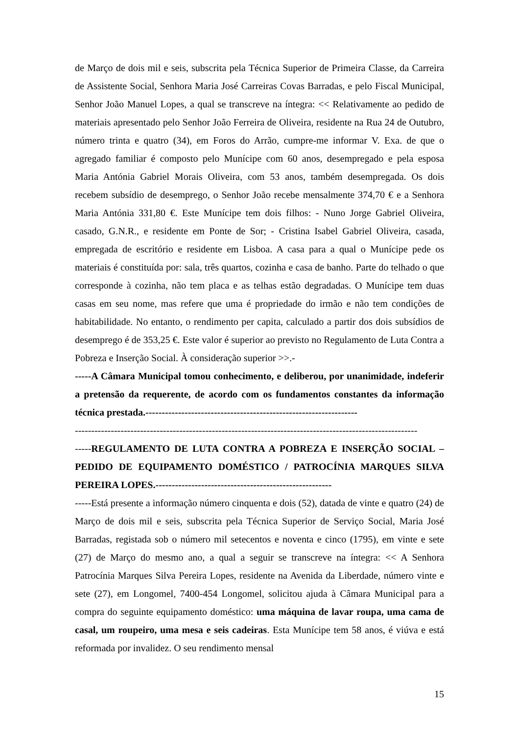de Março de dois mil e seis, subscrita pela Técnica Superior de Primeira Classe, da Carreira de Assistente Social, Senhora Maria José Carreiras Covas Barradas, e pelo Fiscal Municipal, Senhor João Manuel Lopes, a qual se transcreve na íntegra: << Relativamente ao pedido de materiais apresentado pelo Senhor João Ferreira de Oliveira, residente na Rua 24 de Outubro, número trinta e quatro (34), em Foros do Arrão, cumpre-me informar V. Exa. de que o agregado familiar é composto pelo Munícipe com 60 anos, desempregado e pela esposa Maria Antónia Gabriel Morais Oliveira, com 53 anos, também desempregada. Os dois recebem subsídio de desemprego, o Senhor João recebe mensalmente 374,70 € e a Senhora Maria Antónia 331,80 €. Este Munícipe tem dois filhos: - Nuno Jorge Gabriel Oliveira, casado, G.N.R., e residente em Ponte de Sor; - Cristina Isabel Gabriel Oliveira, casada, empregada de escritório e residente em Lisboa. A casa para a qual o Munícipe pede os materiais é constituída por: sala, três quartos, cozinha e casa de banho. Parte do telhado o que corresponde à cozinha, não tem placa e as telhas estão degradadas. O Munícipe tem duas casas em seu nome, mas refere que uma é propriedade do irmão e não tem condições de habitabilidade. No entanto, o rendimento per capita, calculado a partir dos dois subsídios de desemprego é de 353,25 €. Este valor é superior ao previsto no Regulamento de Luta Contra a Pobreza e Inserção Social. À consideração superior >>.-
-----A Câmara Municipal tomou conhecimento, e deliberou, por unanimidade, indeferir a pretensão da requerente, de acordo com os fundamentos constantes da informação técnica prestada.-----------------------------------------------------------------
---------------------------------------------------------------------------------------------------------
-----REGULAMENTO DE LUTA CONTRA A POBREZA E INSERÇÃO SOCIAL – PEDIDO DE EQUIPAMENTO DOMÉSTICO / PATROCÍNIA MARQUES SILVA PEREIRA LOPES.------------------------------------------------------
-----Está presente a informação número cinquenta e dois (52), datada de vinte e quatro (24) de Março de dois mil e seis, subscrita pela Técnica Superior de Serviço Social, Maria José Barradas, registada sob o número mil setecentos e noventa e cinco (1795), em vinte e sete (27) de Março do mesmo ano, a qual a seguir se transcreve na íntegra: << A Senhora Patrocínia Marques Silva Pereira Lopes, residente na Avenida da Liberdade, número vinte e sete (27), em Longomel, 7400-454 Longomel, solicitou ajuda à Câmara Municipal para a compra do seguinte equipamento doméstico: uma máquina de lavar roupa, uma cama de casal, um roupeiro, uma mesa e seis cadeiras. Esta Munícipe tem 58 anos, é viúva e está reformada por invalidez. O seu rendimento mensal
15